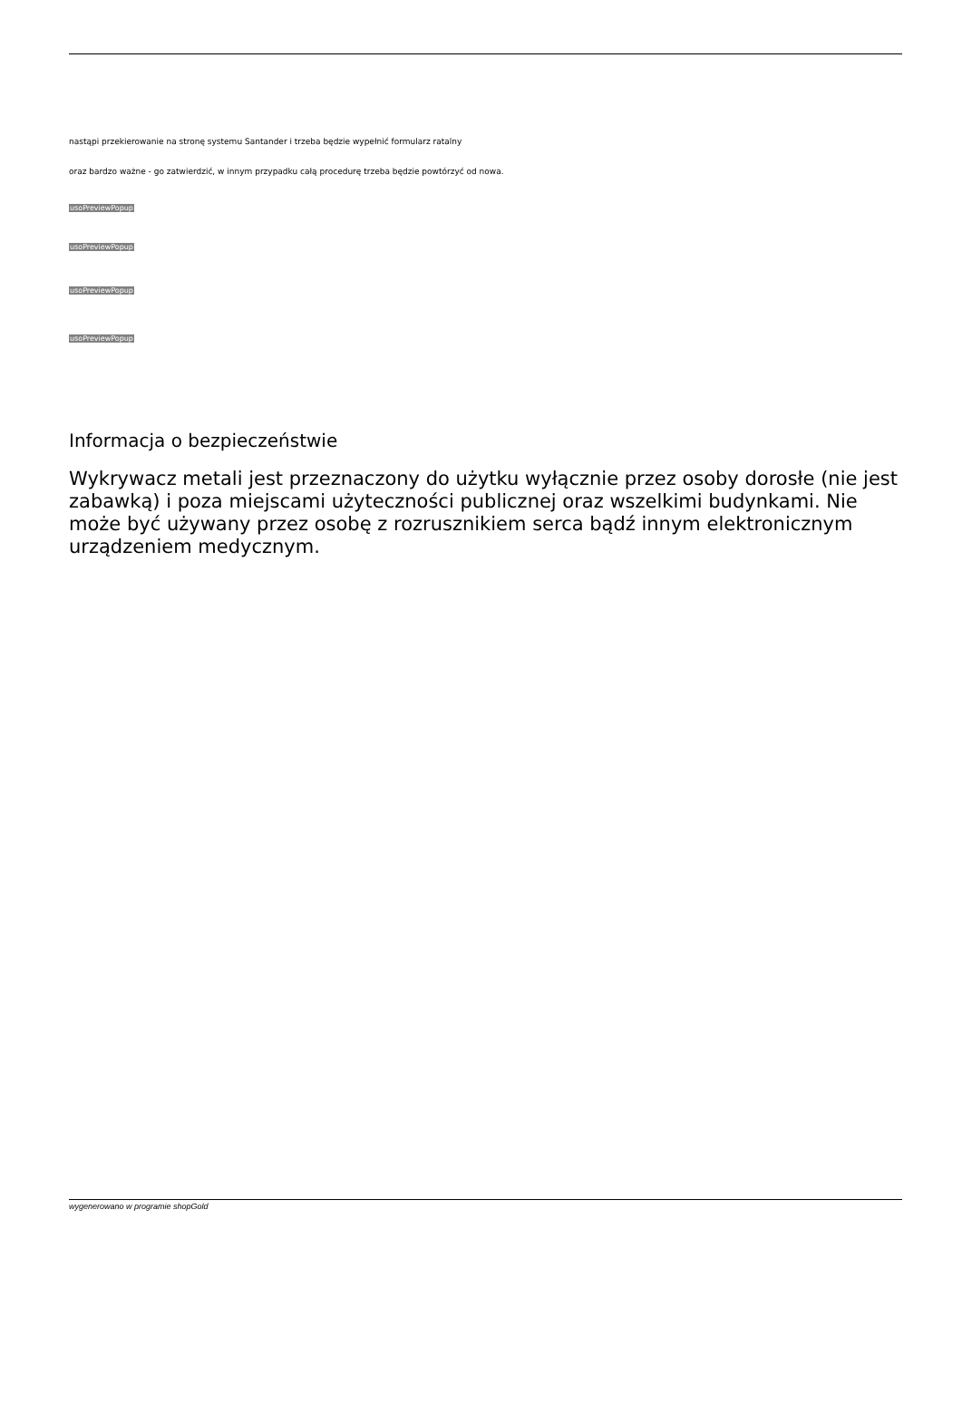nastąpi przekierowanie na stronę systemu Santander i trzeba będzie wypełnić formularz ratalny
oraz bardzo ważne - go zatwierdzić, w innym przypadku całą procedurę trzeba będzie powtórzyć od nowa.
usoPreviewPopup
usoPreviewPopup
usoPreviewPopup
usoPreviewPopup
Informacja o bezpieczeństwie
Wykrywacz metali jest przeznaczony do użytku wyłącznie przez osoby dorosłe (nie jest zabawką) i poza miejscami użyteczności publicznej oraz wszelkimi budynkami. Nie może być używany przez osobę z rozrusznikiem serca bądź innym elektronicznym urządzeniem medycznym.
wygenerowano w programie shopGold